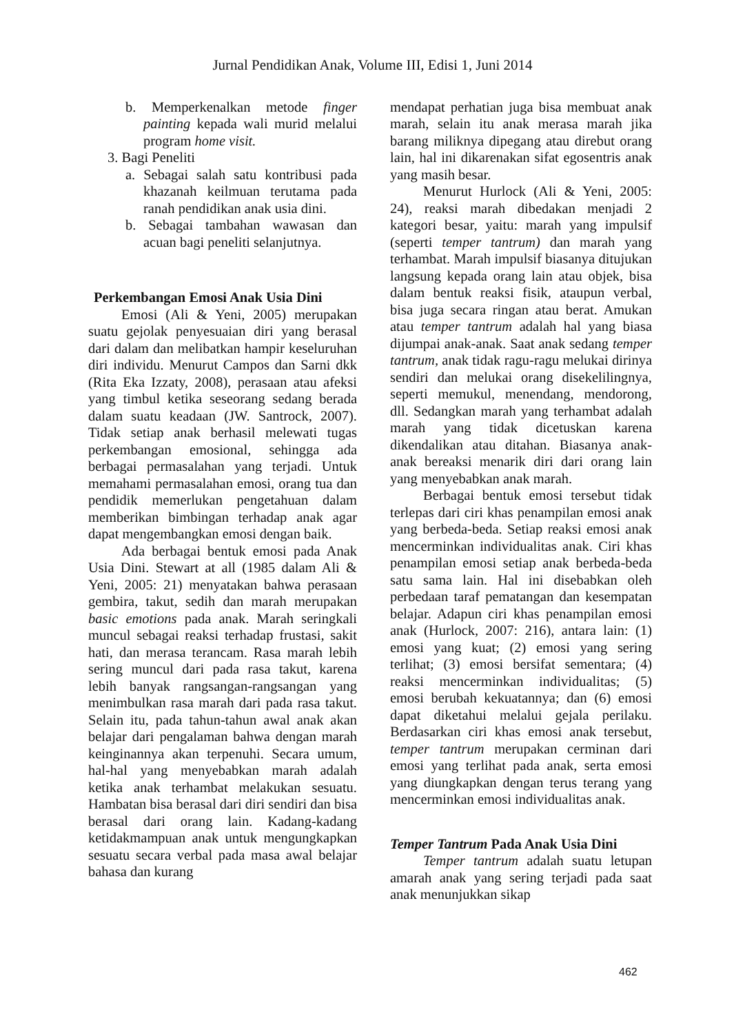Jurnal Pendidikan Anak, Volume III, Edisi 1, Juni 2014
b. Memperkenalkan metode finger painting kepada wali murid melalui program home visit.
3. Bagi Peneliti
a. Sebagai salah satu kontribusi pada khazanah keilmuan terutama pada ranah pendidikan anak usia dini.
b. Sebagai tambahan wawasan dan acuan bagi peneliti selanjutnya.
Perkembangan Emosi Anak Usia Dini
Emosi (Ali & Yeni, 2005) merupakan suatu gejolak penyesuaian diri yang berasal dari dalam dan melibatkan hampir keseluruhan diri individu. Menurut Campos dan Sarni dkk (Rita Eka Izzaty, 2008), perasaan atau afeksi yang timbul ketika seseorang sedang berada dalam suatu keadaan (JW. Santrock, 2007). Tidak setiap anak berhasil melewati tugas perkembangan emosional, sehingga ada berbagai permasalahan yang terjadi. Untuk memahami permasalahan emosi, orang tua dan pendidik memerlukan pengetahuan dalam memberikan bimbingan terhadap anak agar dapat mengembangkan emosi dengan baik.
Ada berbagai bentuk emosi pada Anak Usia Dini. Stewart at all (1985 dalam Ali & Yeni, 2005: 21) menyatakan bahwa perasaan gembira, takut, sedih dan marah merupakan basic emotions pada anak. Marah seringkali muncul sebagai reaksi terhadap frustasi, sakit hati, dan merasa terancam. Rasa marah lebih sering muncul dari pada rasa takut, karena lebih banyak rangsangan-rangsangan yang menimbulkan rasa marah dari pada rasa takut. Selain itu, pada tahun-tahun awal anak akan belajar dari pengalaman bahwa dengan marah keinginannya akan terpenuhi. Secara umum, hal-hal yang menyebabkan marah adalah ketika anak terhambat melakukan sesuatu. Hambatan bisa berasal dari diri sendiri dan bisa berasal dari orang lain. Kadang-kadang ketidakmampuan anak untuk mengungkapkan sesuatu secara verbal pada masa awal belajar bahasa dan kurang
mendapat perhatian juga bisa membuat anak marah, selain itu anak merasa marah jika barang miliknya dipegang atau direbut orang lain, hal ini dikarenakan sifat egosentris anak yang masih besar.
Menurut Hurlock (Ali & Yeni, 2005: 24), reaksi marah dibedakan menjadi 2 kategori besar, yaitu: marah yang impulsif (seperti temper tantrum) dan marah yang terhambat. Marah impulsif biasanya ditujukan langsung kepada orang lain atau objek, bisa dalam bentuk reaksi fisik, ataupun verbal, bisa juga secara ringan atau berat. Amukan atau temper tantrum adalah hal yang biasa dijumpai anak-anak. Saat anak sedang temper tantrum, anak tidak ragu-ragu melukai dirinya sendiri dan melukai orang disekelilingnya, seperti memukul, menendang, mendorong, dll. Sedangkan marah yang terhambat adalah marah yang tidak dicetuskan karena dikendalikan atau ditahan. Biasanya anak-anak bereaksi menarik diri dari orang lain yang menyebabkan anak marah.
Berbagai bentuk emosi tersebut tidak terlepas dari ciri khas penampilan emosi anak yang berbeda-beda. Setiap reaksi emosi anak mencerminkan individualitas anak. Ciri khas penampilan emosi setiap anak berbeda-beda satu sama lain. Hal ini disebabkan oleh perbedaan taraf pematangan dan kesempatan belajar. Adapun ciri khas penampilan emosi anak (Hurlock, 2007: 216), antara lain: (1) emosi yang kuat; (2) emosi yang sering terlihat; (3) emosi bersifat sementara; (4) reaksi mencerminkan individualitas; (5) emosi berubah kekuatannya; dan (6) emosi dapat diketahui melalui gejala perilaku. Berdasarkan ciri khas emosi anak tersebut, temper tantrum merupakan cerminan dari emosi yang terlihat pada anak, serta emosi yang diungkapkan dengan terus terang yang mencerminkan emosi individualitas anak.
Temper Tantrum Pada Anak Usia Dini
Temper tantrum adalah suatu letupan amarah anak yang sering terjadi pada saat anak menunjukkan sikap
462